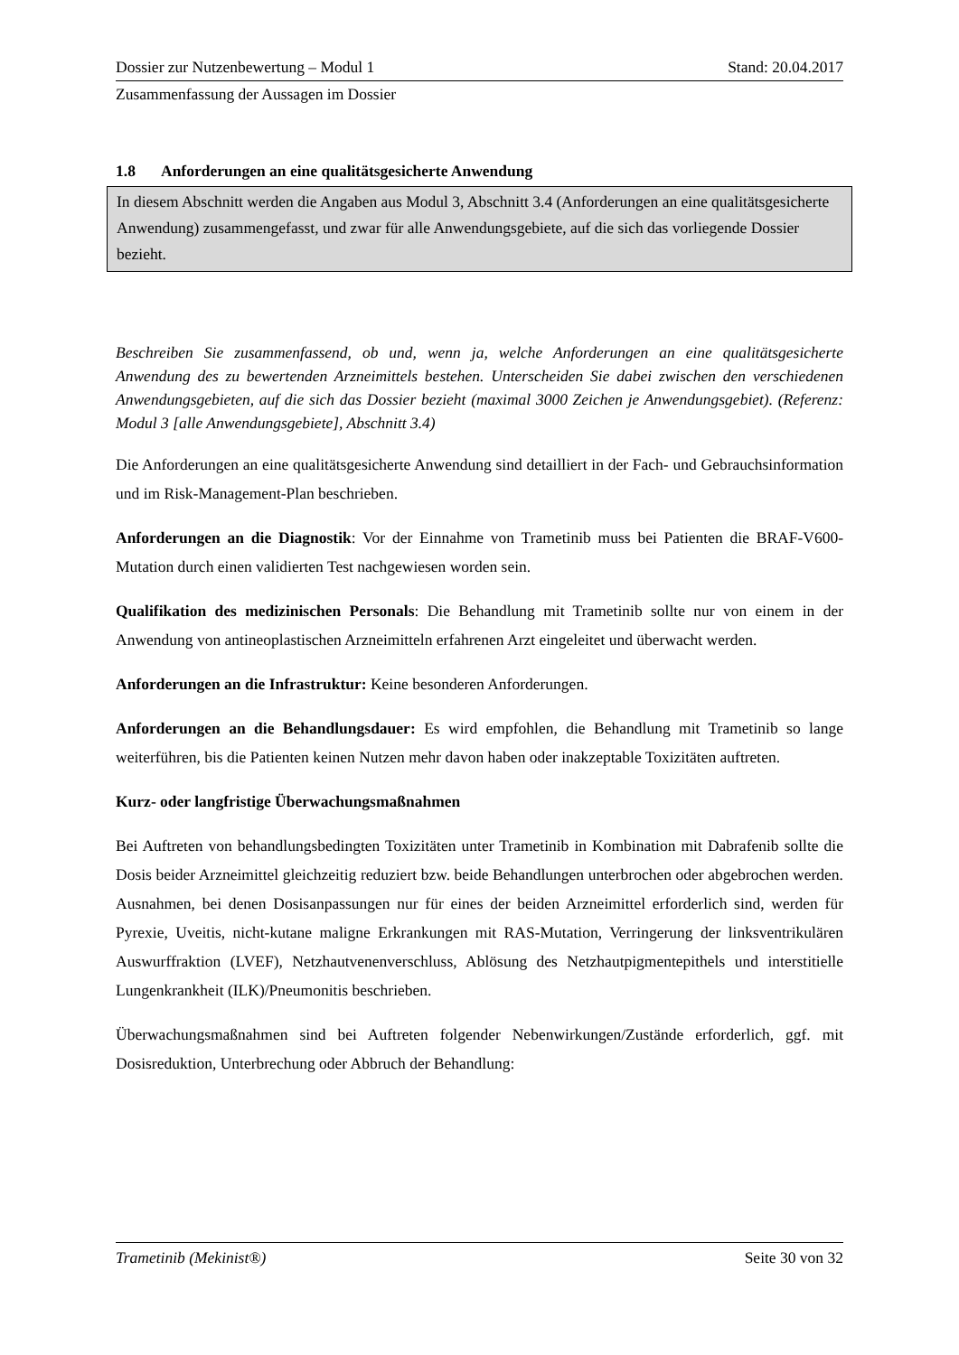Dossier zur Nutzenbewertung – Modul 1 Stand: 20.04.2017
Zusammenfassung der Aussagen im Dossier
1.8 Anforderungen an eine qualitätsgesicherte Anwendung
In diesem Abschnitt werden die Angaben aus Modul 3, Abschnitt 3.4 (Anforderungen an eine qualitätsgesicherte Anwendung) zusammengefasst, und zwar für alle Anwendungsgebiete, auf die sich das vorliegende Dossier bezieht.
Beschreiben Sie zusammenfassend, ob und, wenn ja, welche Anforderungen an eine qualitätsgesicherte Anwendung des zu bewertenden Arzneimittels bestehen. Unterscheiden Sie dabei zwischen den verschiedenen Anwendungsgebieten, auf die sich das Dossier bezieht (maximal 3000 Zeichen je Anwendungsgebiet). (Referenz: Modul 3 [alle Anwendungsgebiete], Abschnitt 3.4)
Die Anforderungen an eine qualitätsgesicherte Anwendung sind detailliert in der Fach- und Gebrauchsinformation und im Risk-Management-Plan beschrieben.
Anforderungen an die Diagnostik: Vor der Einnahme von Trametinib muss bei Patienten die BRAF-V600-Mutation durch einen validierten Test nachgewiesen worden sein.
Qualifikation des medizinischen Personals: Die Behandlung mit Trametinib sollte nur von einem in der Anwendung von antineoplastischen Arzneimitteln erfahrenen Arzt eingeleitet und überwacht werden.
Anforderungen an die Infrastruktur: Keine besonderen Anforderungen.
Anforderungen an die Behandlungsdauer: Es wird empfohlen, die Behandlung mit Trametinib so lange weiterführen, bis die Patienten keinen Nutzen mehr davon haben oder inakzeptable Toxizitäten auftreten.
Kurz- oder langfristige Überwachungsmaßnahmen
Bei Auftreten von behandlungsbedingten Toxizitäten unter Trametinib in Kombination mit Dabrafenib sollte die Dosis beider Arzneimittel gleichzeitig reduziert bzw. beide Behandlungen unterbrochen oder abgebrochen werden. Ausnahmen, bei denen Dosisanpassungen nur für eines der beiden Arzneimittel erforderlich sind, werden für Pyrexie, Uveitis, nicht-kutane maligne Erkrankungen mit RAS-Mutation, Verringerung der linksventrikulären Auswurffraktion (LVEF), Netzhautvenenverschluss, Ablösung des Netzhautpigmentepithels und interstitielle Lungenkrankheit (ILK)/Pneumonitis beschrieben.
Überwachungsmaßnahmen sind bei Auftreten folgender Nebenwirkungen/Zustände erforderlich, ggf. mit Dosisreduktion, Unterbrechung oder Abbruch der Behandlung:
Trametinib (Mekinist®) Seite 30 von 32